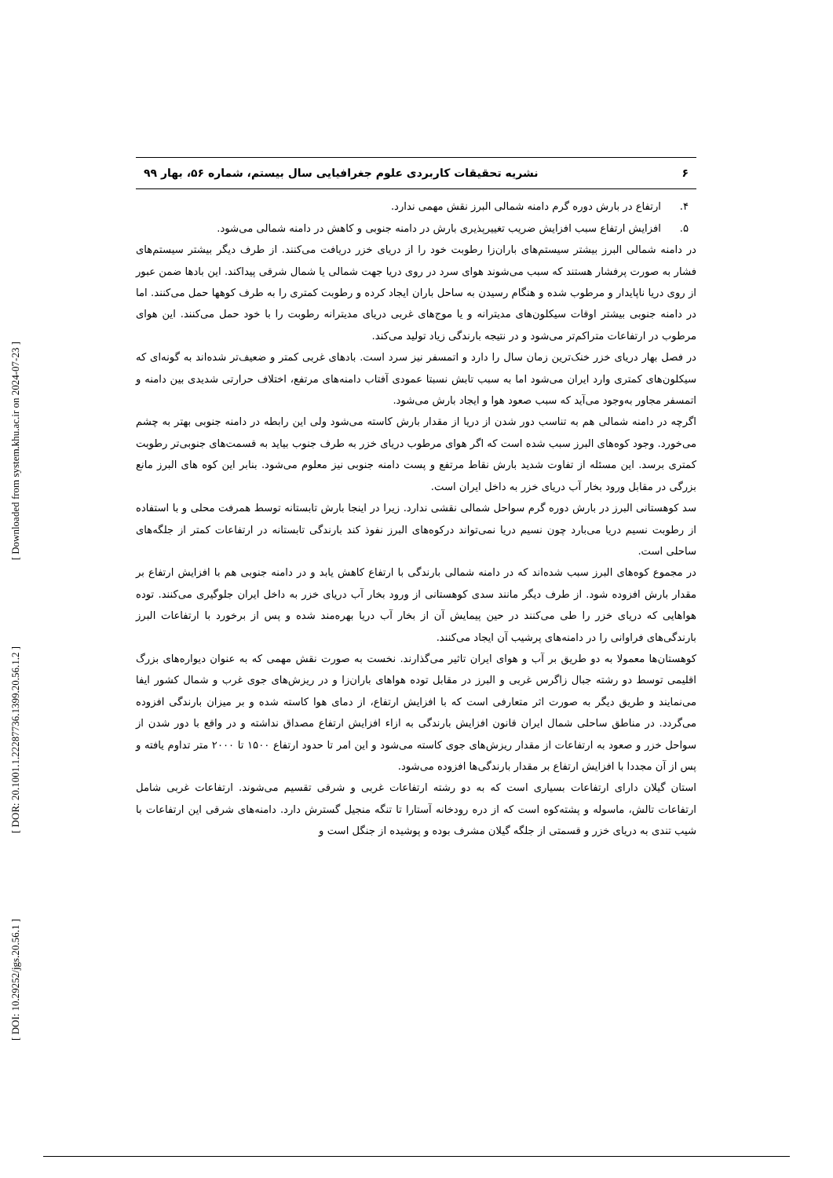[ Downloaded from system.khu.ac.ir on 2024-07-23 ]
[ DOR: 20.1001.1.22287736.1399.20.56.1.2 ]
[ DOI: 10.29252/jgs.20.56.1 ]
۶ نشریه تحقیقات کاربردی علوم جغرافیایی سال بیستم، شماره ۵۶، بهار ۹۹
۴. ارتفاع در بارش دوره گرم دامنه شمالی البرز نقش مهمی ندارد.
۵. افزایش ارتفاع سبب افزایش ضریب تغییرپذیری بارش در دامنه جنوبی و کاهش در دامنه شمالی می‌شود.
در دامنه شمالی البرز بیشتر سیستم‌های باران‌زا رطوبت خود را از دریای خزر دریافت می‌کنند. از طرف دیگر بیشتر سیستم‌های فشار به صورت پرفشار هستند که سبب می‌شوند هوای سرد در روی دریا جهت شمالی یا شمال شرقی پیداکند. این بادها ضمن عبور از روی دریا ناپایدار و مرطوب شده و هنگام رسیدن به ساحل باران ایجاد کرده و رطوبت کمتری را به طرف کوهها حمل می‌کنند. اما در دامنه جنوبی بیشتر اوقات سیکلون‌های مدیترانه و یا موج‌های غربی دریای مدیترانه رطوبت را با خود حمل می‌کنند. این هوای مرطوب در ارتفاعات متراکم‌تر می‌شود و در نتیجه بارندگی زیاد تولید می‌کند.
در فصل بهار دریای خزر خنک‌ترین زمان سال را دارد و اتمسفر نیز سرد است. بادهای غربی کمتر و ضعیف‌تر شده‌اند به گونه‌ای که سیکلون‌های کمتری وارد ایران می‌شود اما به سبب تابش نسبتا عمودی آفتاب دامنه‌های مرتفع، اختلاف حرارتی شدیدی بین دامنه و اتمسفر مجاور به‌وجود می‌آید که سبب صعود هوا و ایجاد بارش می‌شود.
اگرچه در دامنه شمالی هم به تناسب دور شدن از دریا از مقدار بارش کاسته می‌شود ولی این رابطه در دامنه جنوبی بهتر به چشم می‌خورد. وجود کوه‌های البرز سبب شده است که اگر هوای مرطوب دریای خزر به طرف جنوب بیاید به قسمت‌های جنوبی‌تر رطوبت کمتری برسد. این مسئله از تفاوت شدید بارش نقاط مرتفع و پست دامنه جنوبی نیز معلوم می‌شود. بنابر این کوه های البرز مانع بزرگی در مقابل ورود بخار آب دریای خزر به داخل ایران است.
سد کوهستانی البرز در بارش دوره گرم سواحل شمالی نقشی ندارد. زیرا در اینجا بارش تابستانه توسط همرفت محلی و با استفاده از رطوبت نسیم دریا می‌بارد چون نسیم دریا نمی‌تواند درکوه‌های البرز نفوذ کند بارندگی تابستانه در ارتفاعات کمتر از جلگه‌های ساحلی است.
در مجموع کوه‌های البرز سبب شده‌اند که در دامنه شمالی بارندگی با ارتفاع کاهش یابد و در دامنه جنوبی هم با افزایش ارتفاع بر مقدار بارش افزوده شود. از طرف دیگر مانند سدی کوهستانی از ورود بخار آب دریای خزر به داخل ایران جلوگیری می‌کنند. توده هواهایی که دریای خزر را طی می‌کنند در حین پیمایش آن از بخار آب دریا بهره‌مند شده و پس از برخورد با ارتفاعات البرز بارندگی‌های فراوانی را در دامنه‌های پرشیب آن ایجاد می‌کنند.
کوهستان‌ها معمولا به دو طریق بر آب و هوای ایران تاثیر می‌گذارند. نخست به صورت نقش مهمی که به عنوان دیواره‌های بزرگ اقلیمی توسط دو رشته جبال زاگرس غربی و البرز در مقابل توده هواهای باران‌زا و در ریزش‌های جوی غرب و شمال کشور ایفا می‌نمایند و طریق دیگر به صورت اثر متعارفی است که با افزایش ارتفاع، از دمای هوا کاسته شده و بر میزان بارندگی افزوده می‌گردد. در مناطق ساحلی شمال ایران قانون افزایش بارندگی به ازاء افزایش ارتفاع مصداق نداشته و در واقع با دور شدن از سواحل خزر و صعود به ارتفاعات از مقدار ریزش‌های جوی کاسته می‌شود و این امر تا حدود ارتفاع ۱۵۰۰ تا ۲۰۰۰ متر تداوم یافته و پس از آن مجددا با افزایش ارتفاع بر مقدار بارندگی‌ها افزوده می‌شود.
استان گیلان دارای ارتفاعات بسیاری است که به دو رشته ارتفاعات غربی و شرقی تقسیم می‌شوند. ارتفاعات غربی شامل ارتفاعات تالش، ماسوله و پشته‌کوه است که از دره رودخانه آستارا تا تنگه منجیل گسترش دارد. دامنه‌های شرقی این ارتفاعات با شیب تندی به دریای خزر و قسمتی از جلگه گیلان مشرف بوده و پوشیده از جنگل است و